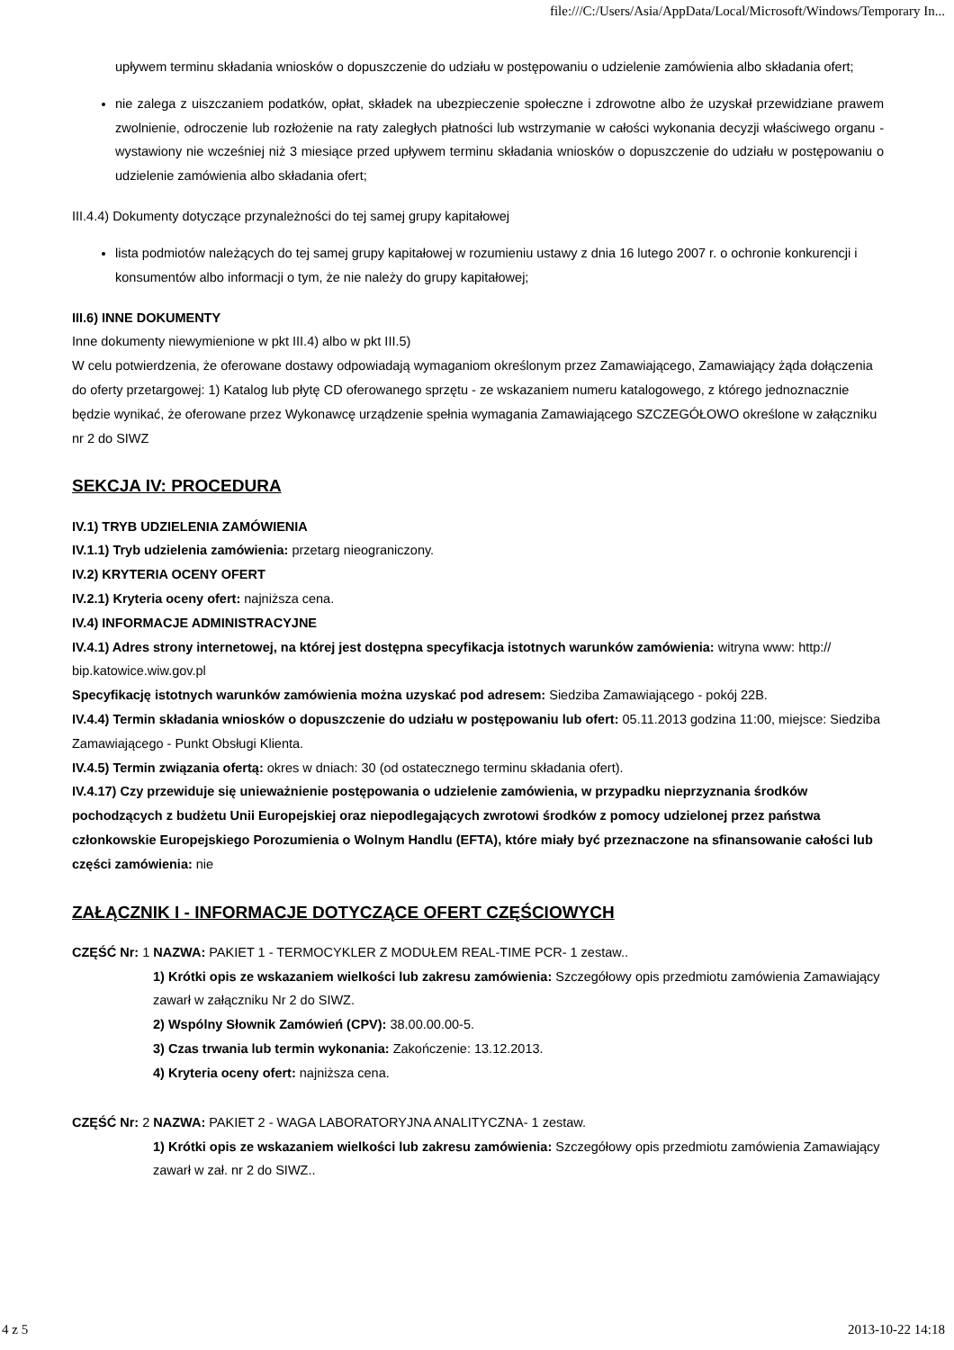file:///C:/Users/Asia/AppData/Local/Microsoft/Windows/Temporary In...
upływem terminu składania wniosków o dopuszczenie do udziału w postępowaniu o udzielenie zamówienia albo składania ofert;
nie zalega z uiszczaniem podatków, opłat, składek na ubezpieczenie społeczne i zdrowotne albo że uzyskał przewidziane prawem zwolnienie, odroczenie lub rozłożenie na raty zaległych płatności lub wstrzymanie w całości wykonania decyzji właściwego organu - wystawiony nie wcześniej niż 3 miesiące przed upływem terminu składania wniosków o dopuszczenie do udziału w postępowaniu o udzielenie zamówienia albo składania ofert;
III.4.4) Dokumenty dotyczące przynależności do tej samej grupy kapitałowej
lista podmiotów należących do tej samej grupy kapitałowej w rozumieniu ustawy z dnia 16 lutego 2007 r. o ochronie konkurencji i konsumentów albo informacji o tym, że nie należy do grupy kapitałowej;
III.6) INNE DOKUMENTY
Inne dokumenty niewymienione w pkt III.4) albo w pkt III.5)
W celu potwierdzenia, że oferowane dostawy odpowiadają wymaganiom określonym przez Zamawiającego, Zamawiający żąda dołączenia do oferty przetargowej: 1) Katalog lub płytę CD oferowanego sprzętu - ze wskazaniem numeru katalogowego, z którego jednoznacznie będzie wynikać, że oferowane przez Wykonawcę urządzenie spełnia wymagania Zamawiającego SZCZEGÓŁOWO określone w załączniku nr 2 do SIWZ
SEKCJA IV: PROCEDURA
IV.1) TRYB UDZIELENIA ZAMÓWIENIA
IV.1.1) Tryb udzielenia zamówienia: przetarg nieograniczony.
IV.2) KRYTERIA OCENY OFERT
IV.2.1) Kryteria oceny ofert: najniższa cena.
IV.4) INFORMACJE ADMINISTRACYJNE
IV.4.1) Adres strony internetowej, na której jest dostępna specyfikacja istotnych warunków zamówienia: witryna www: http:// bip.katowice.wiw.gov.pl
Specyfikację istotnych warunków zamówienia można uzyskać pod adresem: Siedziba Zamawiającego - pokój 22B.
IV.4.4) Termin składania wniosków o dopuszczenie do udziału w postępowaniu lub ofert: 05.11.2013 godzina 11:00, miejsce: Siedziba Zamawiającego - Punkt Obsługi Klienta.
IV.4.5) Termin związania ofertą: okres w dniach: 30 (od ostatecznego terminu składania ofert).
IV.4.17) Czy przewiduje się unieważnienie postępowania o udzielenie zamówienia, w przypadku nieprzyznania środków pochodzących z budżetu Unii Europejskiej oraz niepodlegających zwrotowi środków z pomocy udzielonej przez państwa członkowskie Europejskiego Porozumienia o Wolnym Handlu (EFTA), które miały być przeznaczone na sfinansowanie całości lub części zamówienia: nie
ZAŁĄCZNIK I - INFORMACJE DOTYCZĄCE OFERT CZĘŚCIOWYCH
CZĘŚĆ Nr: 1 NAZWA: PAKIET 1 - TERMOCYKLER Z MODUŁEM REAL-TIME PCR- 1 zestaw..
1) Krótki opis ze wskazaniem wielkości lub zakresu zamówienia: Szczegółowy opis przedmiotu zamówienia Zamawiający zawarł w załączniku Nr 2 do SIWZ.
2) Wspólny Słownik Zamówień (CPV): 38.00.00.00-5.
3) Czas trwania lub termin wykonania: Zakończenie: 13.12.2013.
4) Kryteria oceny ofert: najniższa cena.
CZĘŚĆ Nr: 2 NAZWA: PAKIET 2 - WAGA LABORATORYJNA ANALITYCZNA- 1 zestaw.
1) Krótki opis ze wskazaniem wielkości lub zakresu zamówienia: Szczegółowy opis przedmiotu zamówienia Zamawiający zawarł w zał. nr 2 do SIWZ..
4 z 5 2013-10-22 14:18